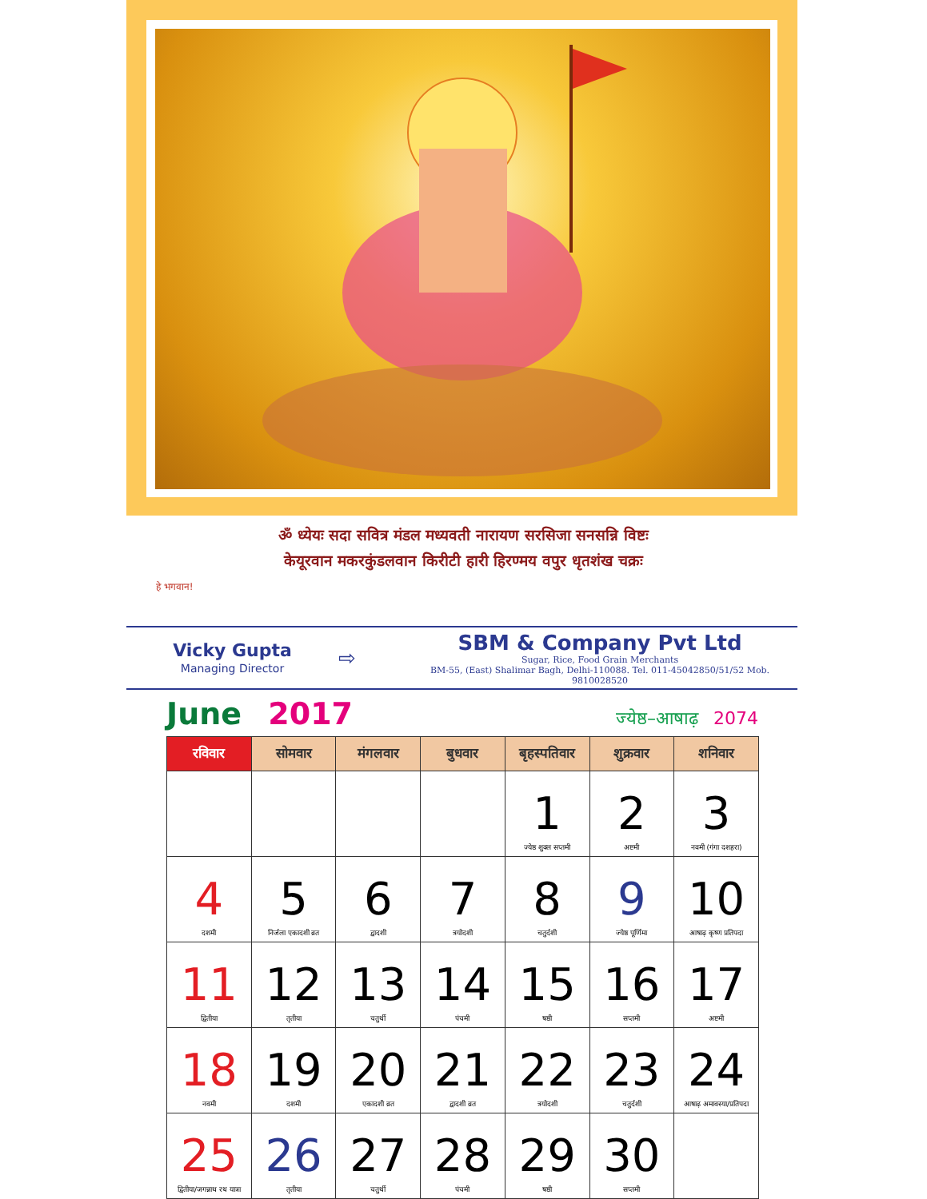ॐ ध्येयः सदा सवित्र मंडल मध्यवती नारायण सरसिजा सनसन्नि विष्टः
केयूरवान मकरकुंडलवान किरीटी हारी हिरण्मय वपुर धृतशंख चक्रः
हे भगवान!
Vicky Gupta
Managing Director
⇨
SBM & Company Pvt Ltd
Sugar, Rice, Food Grain Merchants
BM-55, (East) Shalimar Bagh, Delhi-110088. Tel. 011-45042850/51/52 Mob. 9810028520
June 2017
ज्येष्ठ–आषाढ़ 2074
| रविवार | सोमवार | मंगलवार | बुधवार | बृहस्पतिवार | शुक्रवार | शनिवार |
| --- | --- | --- | --- | --- | --- | --- |
| | | | | 1 ज्येष्ठ शुक्ल सप्तमी | 2 अष्टमी | 3 नवमी (गंगा दशहरा) |
| 4 दशमी | 5 निर्जला एकादशी व्रत | 6 द्वादशी | 7 त्रयोदशी | 8 चतुर्दशी | 9 ज्येष्ठ पूर्णिमा | 10 आषाढ़ कृष्ण प्रतिपदा |
| 11 द्वितीया | 12 तृतीया | 13 चतुर्थी | 14 पंचमी | 15 षष्ठी | 16 सप्तमी | 17 अष्टमी |
| 18 नवमी | 19 दशमी | 20 एकादशी व्रत | 21 द्वादशी व्रत | 22 त्रयोदशी | 23 चतुर्दशी | 24 आषाढ़ अमावस्या/प्रतिपदा |
| 25 द्वितीया/जगन्नाथ रथ यात्रा | 26 तृतीया | 27 चतुर्थी | 28 पंचमी | 29 षष्ठी | 30 सप्तमी | |